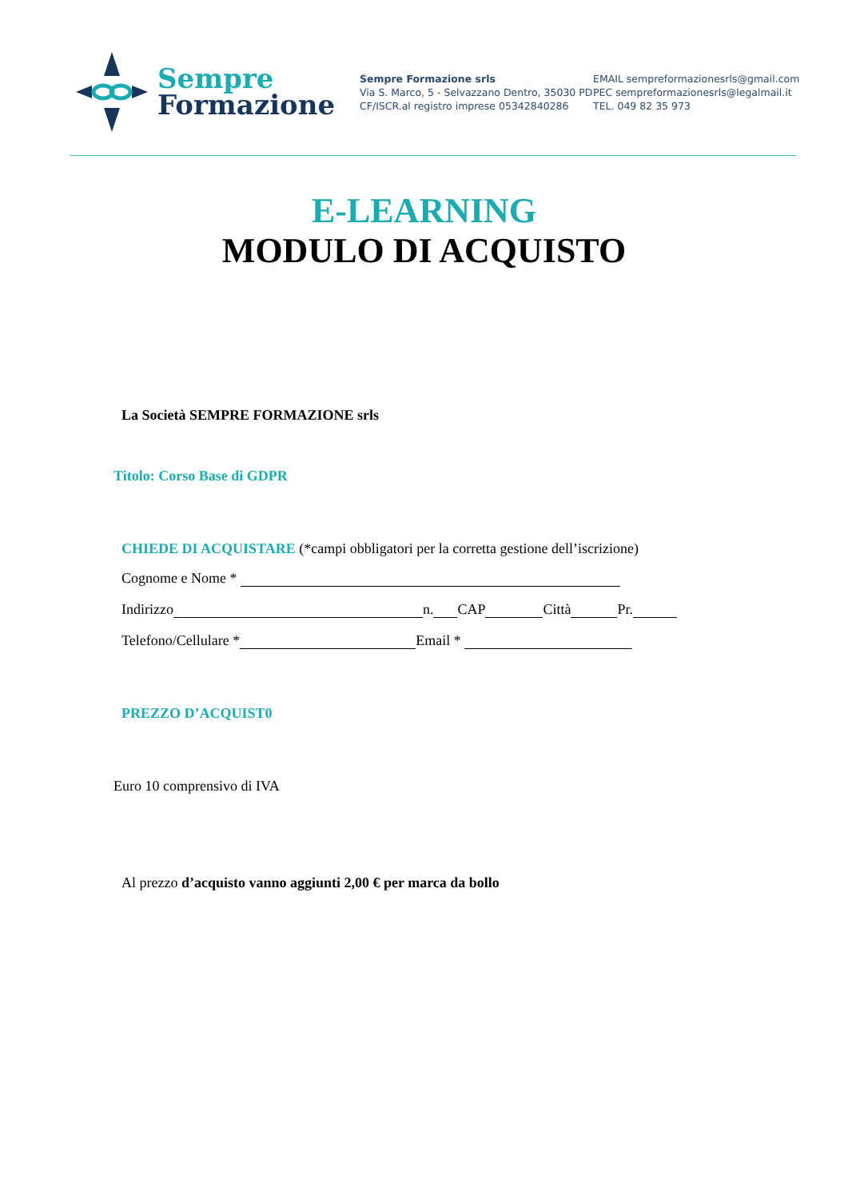Sempre
Formazione
Sempre Formazione srls
Via S. Marco, 5 - Selvazzano Dentro, 35030 PD
CF/ISCR.al registro imprese 05342840286
EMAIL sempreformazionesrls@gmail.com
PEC sempreformazionesrls@legalmail.it
TEL. 049 82 35 973
E-LEARNING
MODULO DI ACQUISTO
La Società SEMPRE FORMAZIONE srls
Titolo: Corso Base di GDPR
CHIEDE DI ACQUISTARE (*campi obbligatori per la corretta gestione dell’iscrizione)
Cognome e Nome *
Indirizzo n. CAP Città Pr.
Telefono/Cellulare * Email *
PREZZO D’ACQUIST0
Euro 10 comprensivo di IVA
Al prezzo d’acquisto vanno aggiunti 2,00 € per marca da bollo